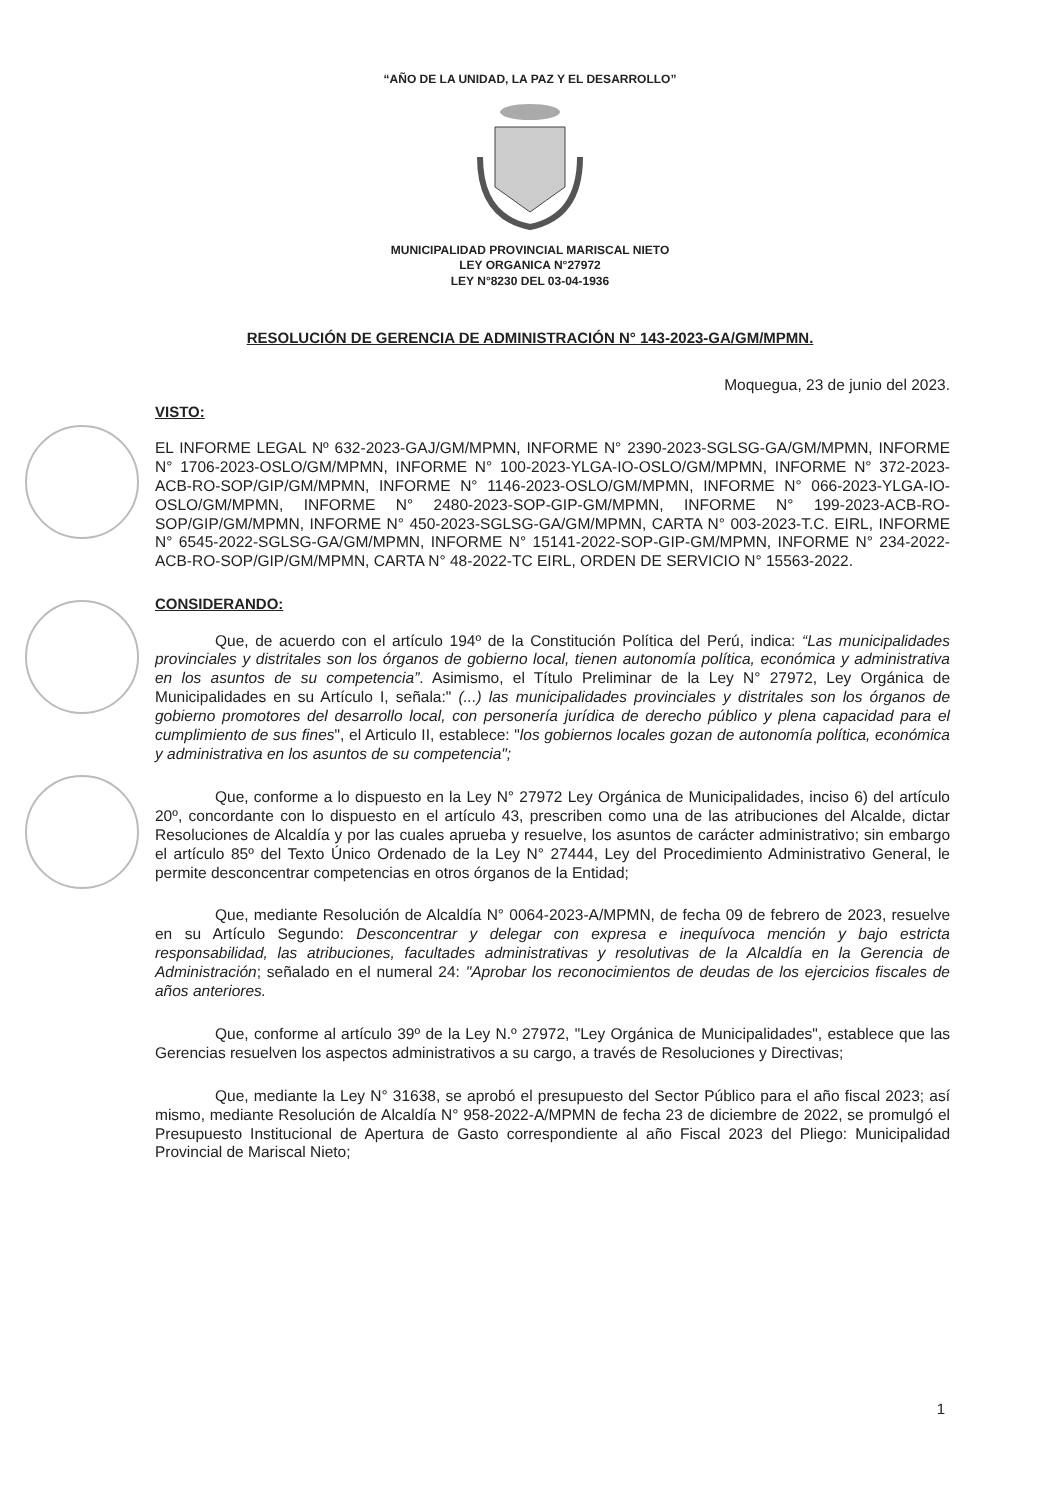“AÑO DE LA UNIDAD, LA PAZ Y EL DESARROLLO”
MUNICIPALIDAD PROVINCIAL MARISCAL NIETO
LEY ORGANICA N°27972
LEY N°8230 DEL 03-04-1936
RESOLUCIÓN DE GERENCIA DE ADMINISTRACIÓN N° 143-2023-GA/GM/MPMN.
Moquegua, 23 de junio del 2023.
VISTO:
EL INFORME LEGAL Nº 632-2023-GAJ/GM/MPMN, INFORME N° 2390-2023-SGLSG-GA/GM/MPMN, INFORME N° 1706-2023-OSLO/GM/MPMN, INFORME N° 100-2023-YLGA-IO-OSLO/GM/MPMN, INFORME N° 372-2023-ACB-RO-SOP/GIP/GM/MPMN, INFORME N° 1146-2023-OSLO/GM/MPMN, INFORME N° 066-2023-YLGA-IO-OSLO/GM/MPMN, INFORME N° 2480-2023-SOP-GIP-GM/MPMN, INFORME N° 199-2023-ACB-RO-SOP/GIP/GM/MPMN, INFORME N° 450-2023-SGLSG-GA/GM/MPMN, CARTA N° 003-2023-T.C. EIRL, INFORME N° 6545-2022-SGLSG-GA/GM/MPMN, INFORME N° 15141-2022-SOP-GIP-GM/MPMN, INFORME N° 234-2022-ACB-RO-SOP/GIP/GM/MPMN, CARTA N° 48-2022-TC EIRL, ORDEN DE SERVICIO N° 15563-2022.
CONSIDERANDO:
Que, de acuerdo con el artículo 194º de la Constitución Política del Perú, indica: “Las municipalidades provinciales y distritales son los órganos de gobierno local, tienen autonomía política, económica y administrativa en los asuntos de su competencia”. Asimismo, el Título Preliminar de la Ley N° 27972, Ley Orgánica de Municipalidades en su Artículo I, señala:" (...) las municipalidades provinciales y distritales son los órganos de gobierno promotores del desarrollo local, con personería jurídica de derecho público y plena capacidad para el cumplimiento de sus fines", el Articulo II, establece: "los gobiernos locales gozan de autonomía política, económica y administrativa en los asuntos de su competencia";
Que, conforme a lo dispuesto en la Ley N° 27972 Ley Orgánica de Municipalidades, inciso 6) del artículo 20º, concordante con lo dispuesto en el artículo 43, prescriben como una de las atribuciones del Alcalde, dictar Resoluciones de Alcaldía y por las cuales aprueba y resuelve, los asuntos de carácter administrativo; sin embargo el artículo 85º del Texto Único Ordenado de la Ley N° 27444, Ley del Procedimiento Administrativo General, le permite desconcentrar competencias en otros órganos de la Entidad;
Que, mediante Resolución de Alcaldía N° 0064-2023-A/MPMN, de fecha 09 de febrero de 2023, resuelve en su Artículo Segundo: Desconcentrar y delegar con expresa e inequívoca mención y bajo estricta responsabilidad, las atribuciones, facultades administrativas y resolutivas de la Alcaldía en la Gerencia de Administración; señalado en el numeral 24: "Aprobar los reconocimientos de deudas de los ejercicios fiscales de años anteriores.
Que, conforme al artículo 39º de la Ley N.º 27972, "Ley Orgánica de Municipalidades", establece que las Gerencias resuelven los aspectos administrativos a su cargo, a través de Resoluciones y Directivas;
Que, mediante la Ley N° 31638, se aprobó el presupuesto del Sector Público para el año fiscal 2023; así mismo, mediante Resolución de Alcaldía N° 958-2022-A/MPMN de fecha 23 de diciembre de 2022, se promulgó el Presupuesto Institucional de Apertura de Gasto correspondiente al año Fiscal 2023 del Pliego: Municipalidad Provincial de Mariscal Nieto;
1